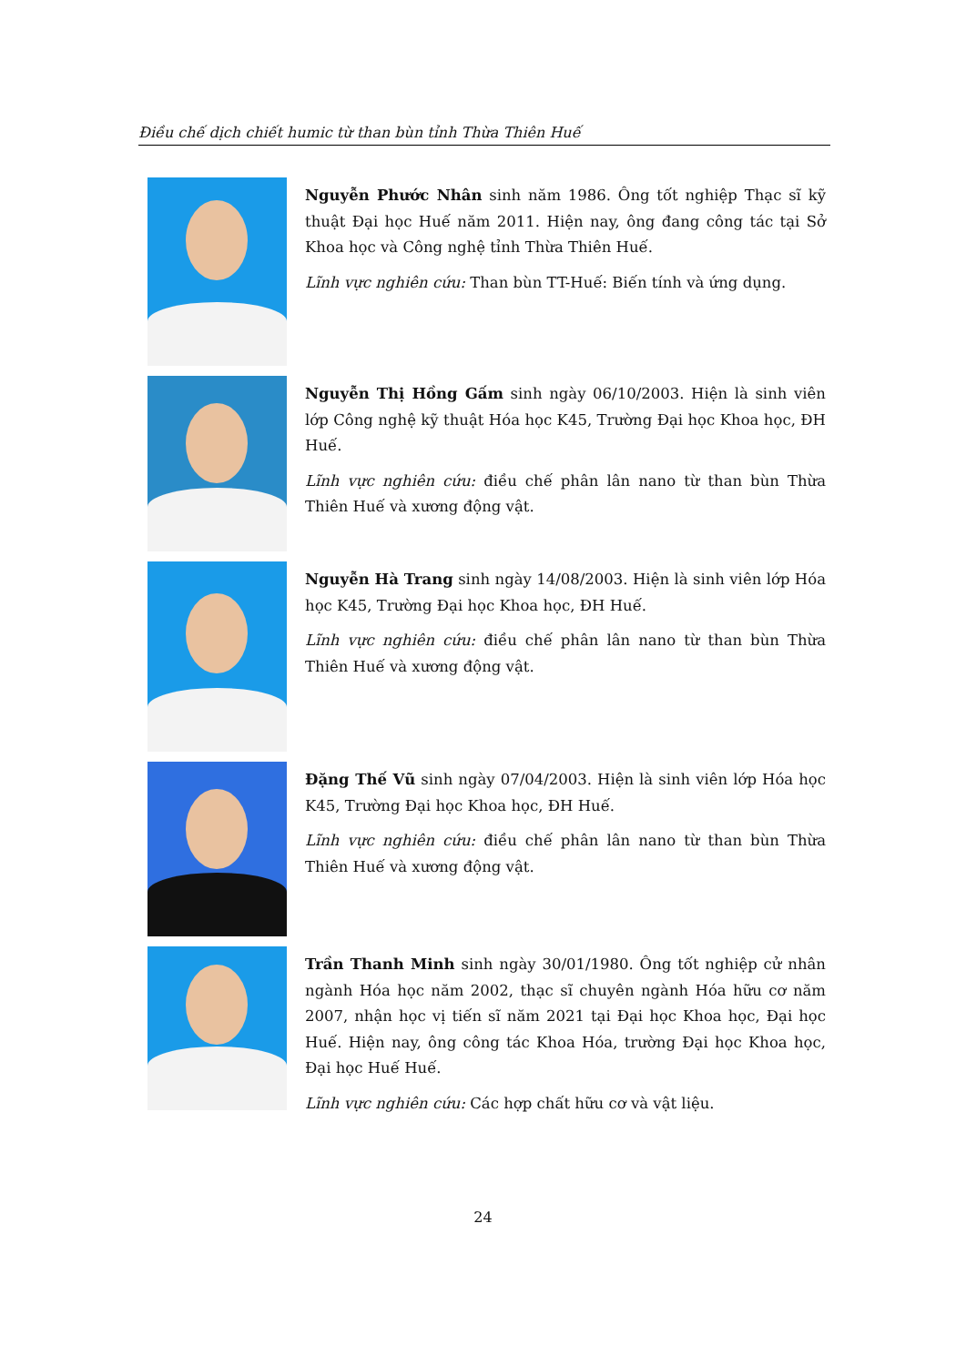Điều chế dịch chiết humic từ than bùn tỉnh Thừa Thiên Huế
Nguyễn Phước Nhân sinh năm 1986. Ông tốt nghiệp Thạc sĩ kỹ thuật Đại học Huế năm 2011. Hiện nay, ông đang công tác tại Sở Khoa học và Công nghệ tỉnh Thừa Thiên Huế.
Lĩnh vực nghiên cứu: Than bùn TT-Huế: Biến tính và ứng dụng.
Nguyễn Thị Hồng Gấm sinh ngày 06/10/2003. Hiện là sinh viên lớp Công nghệ kỹ thuật Hóa học K45, Trường Đại học Khoa học, ĐH Huế.
Lĩnh vực nghiên cứu: điều chế phân lân nano từ than bùn Thừa Thiên Huế và xương động vật.
Nguyễn Hà Trang sinh ngày 14/08/2003. Hiện là sinh viên lớp Hóa học K45, Trường Đại học Khoa học, ĐH Huế.
Lĩnh vực nghiên cứu: điều chế phân lân nano từ than bùn Thừa Thiên Huế và xương động vật.
Đặng Thế Vũ sinh ngày 07/04/2003. Hiện là sinh viên lớp Hóa học K45, Trường Đại học Khoa học, ĐH Huế.
Lĩnh vực nghiên cứu: điều chế phân lân nano từ than bùn Thừa Thiên Huế và xương động vật.
Trần Thanh Minh sinh ngày 30/01/1980. Ông tốt nghiệp cử nhân ngành Hóa học năm 2002, thạc sĩ chuyên ngành Hóa hữu cơ năm 2007, nhận học vị tiến sĩ năm 2021 tại Đại học Khoa học, Đại học Huế. Hiện nay, ông công tác Khoa Hóa, trường Đại học Khoa học, Đại học Huế Huế.
Lĩnh vực nghiên cứu: Các hợp chất hữu cơ và vật liệu.
24